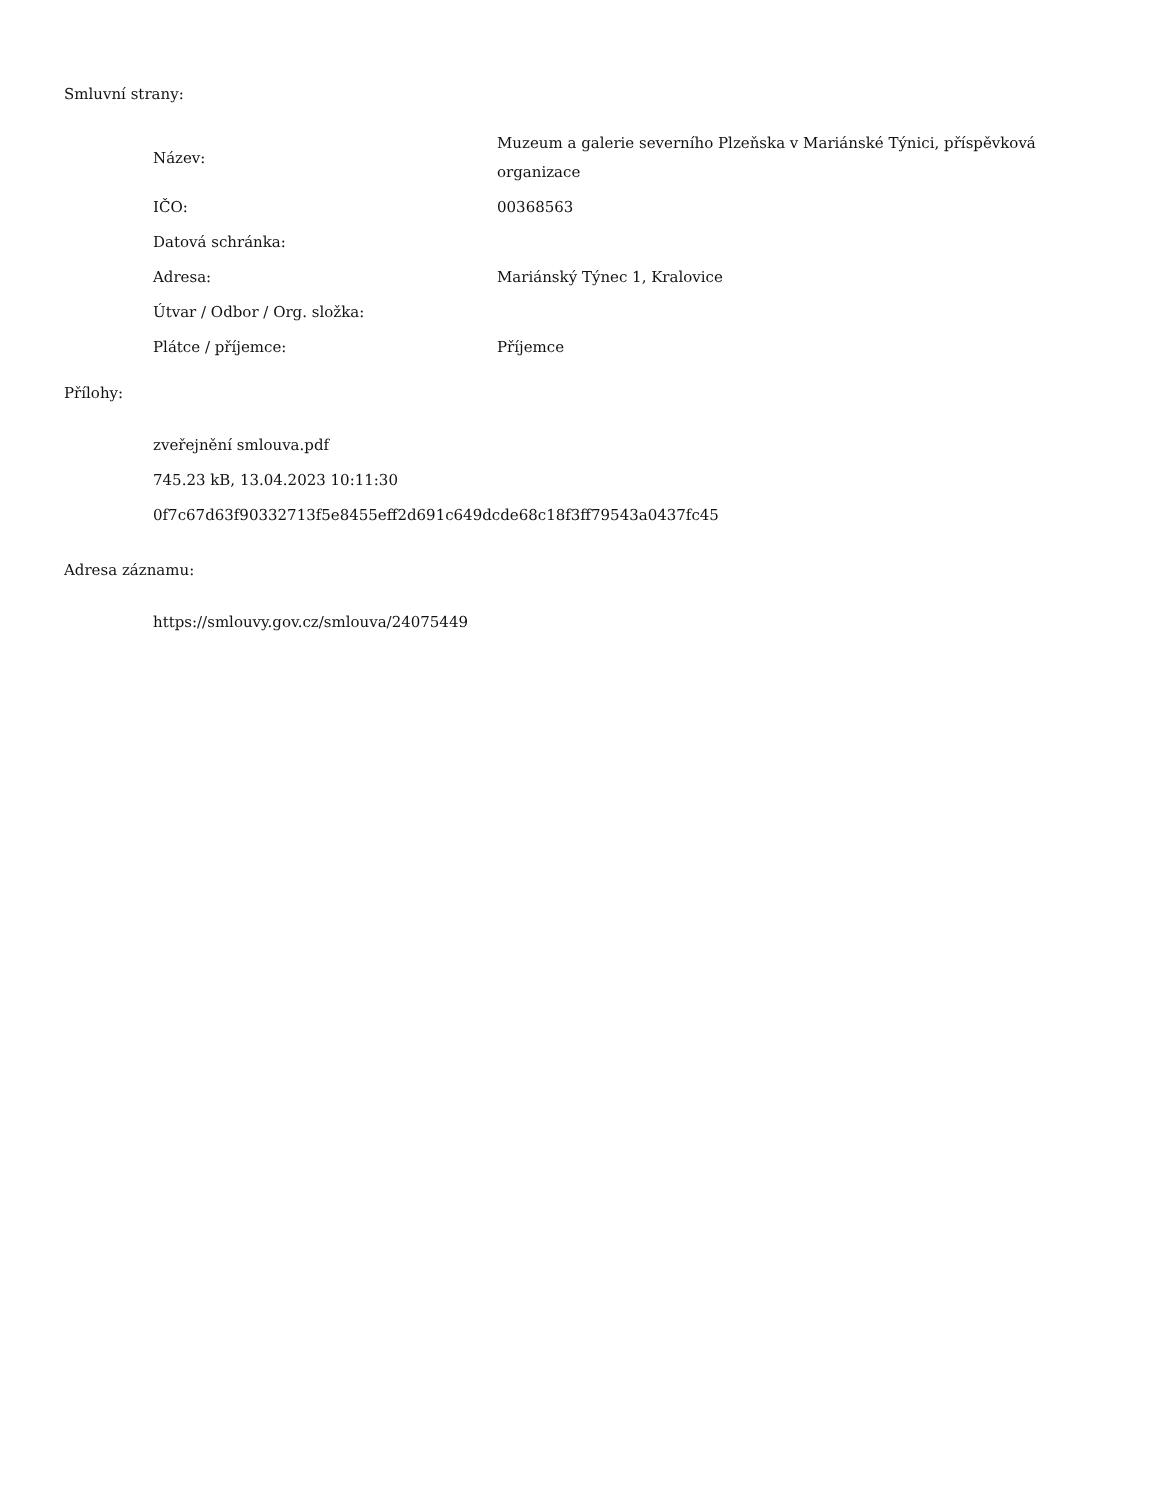Smluvní strany:
| Název: | Muzeum a galerie severního Plzeňska v Mariánské Týnici, příspěvková organizace |
| IČO: | 00368563 |
| Datová schránka: | |
| Adresa: | Mariánský Týnec 1, Kralovice |
| Útvar / Odbor / Org. složka: | |
| Plátce / příjemce: | Příjemce |
Přílohy:
zveřejnění smlouva.pdf
745.23 kB, 13.04.2023 10:11:30
0f7c67d63f90332713f5e8455eff2d691c649dcde68c18f3ff79543a0437fc45
Adresa záznamu:
https://smlouvy.gov.cz/smlouva/24075449